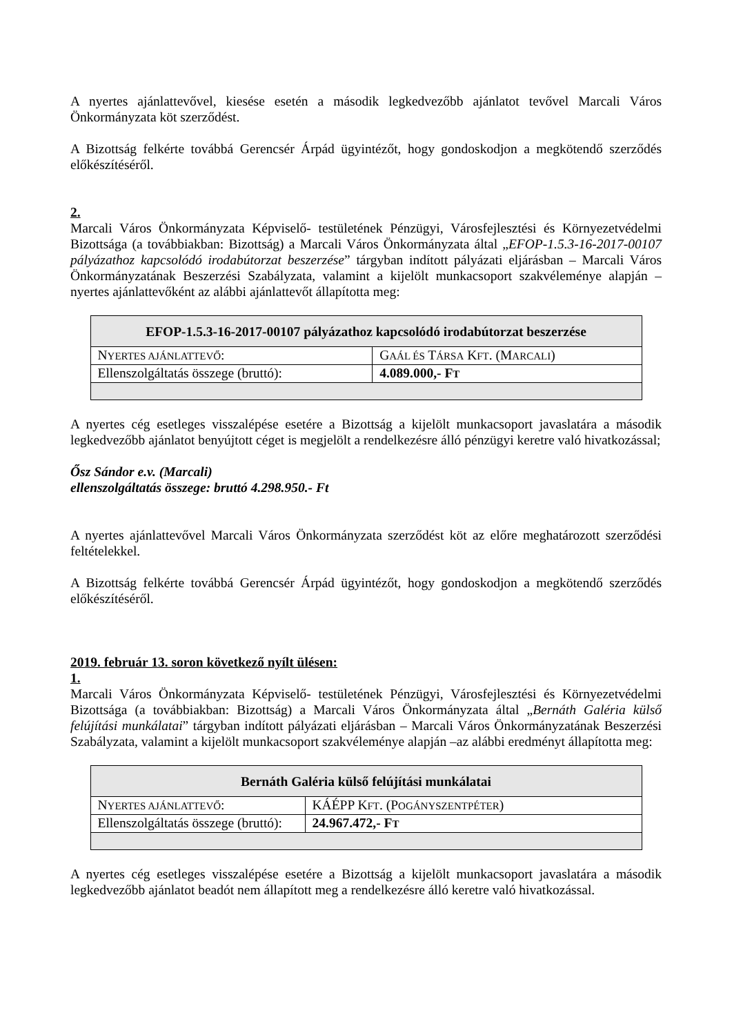A nyertes ajánlattevővel, kiesése esetén a második legkedvezőbb ajánlatot tevővel Marcali Város Önkormányzata köt szerződést.
A Bizottság felkérte továbbá Gerencsér Árpád ügyintézőt, hogy gondoskodjon a megkötendő szerződés előkészítéséről.
2.
Marcali Város Önkormányzata Képviselő- testületének Pénzügyi, Városfejlesztési és Környezetvédelmi Bizottsága (a továbbiakban: Bizottság) a Marcali Város Önkormányzata által „EFOP-1.5.3-16-2017-00107 pályázathoz kapcsolódó irodabútorzat beszerzése” tárgyban indított pályázati eljárásban – Marcali Város Önkormányzatának Beszerzési Szabályzata, valamint a kijelölt munkacsoport szakvéleménye alapján – nyertes ajánlattevőként az alábbi ajánlattevőt állapította meg:
| EFOP-1.5.3-16-2017-00107 pályázathoz kapcsolódó irodabútorzat beszerzése | |
| --- | --- |
| N YERTES AJÁNLATTEVŐ : | G AÁL ÉS T ÁRSA K FT . (M ARCALI ) |
| Ellenszolgáltatás összege (bruttó): | 4.089.000,- F T |
A nyertes cég esetleges visszalépése esetére a Bizottság a kijelölt munkacsoport javaslatára a második legkedvezőbb ajánlatot benyújtott céget is megjelölt a rendelkezésre álló pénzügyi keretre való hivatkozással;
Ősz Sándor e.v. (Marcali)
ellenszolgáltatás összege: bruttó 4.298.950.- Ft
A nyertes ajánlattevővel Marcali Város Önkormányzata szerződést köt az előre meghatározott szerződési feltételekkel.
A Bizottság felkérte továbbá Gerencsér Árpád ügyintézőt, hogy gondoskodjon a megkötendő szerződés előkészítéséről.
2019. február 13. soron következő nyílt ülésen:
1.
Marcali Város Önkormányzata Képviselő- testületének Pénzügyi, Városfejlesztési és Környezetvédelmi Bizottsága (a továbbiakban: Bizottság) a Marcali Város Önkormányzata által „Bernáth Galéria külső felújítási munkálatai” tárgyban indított pályázati eljárásban – Marcali Város Önkormányzatának Beszerzési Szabályzata, valamint a kijelölt munkacsoport szakvéleménye alapján –az alábbi eredményt állapította meg:
| Bernáth Galéria külső felújítási munkálatai | |
| --- | --- |
| N YERTES AJÁNLATTEVŐ : | KÁÉPP K FT . (P OGÁNYSZENTPÉTER ) |
| Ellenszolgáltatás összege (bruttó): | 24.967.472,- F T |
A nyertes cég esetleges visszalépése esetére a Bizottság a kijelölt munkacsoport javaslatára a második legkedvezőbb ajánlatot beadót nem állapított meg a rendelkezésre álló keretre való hivatkozással.